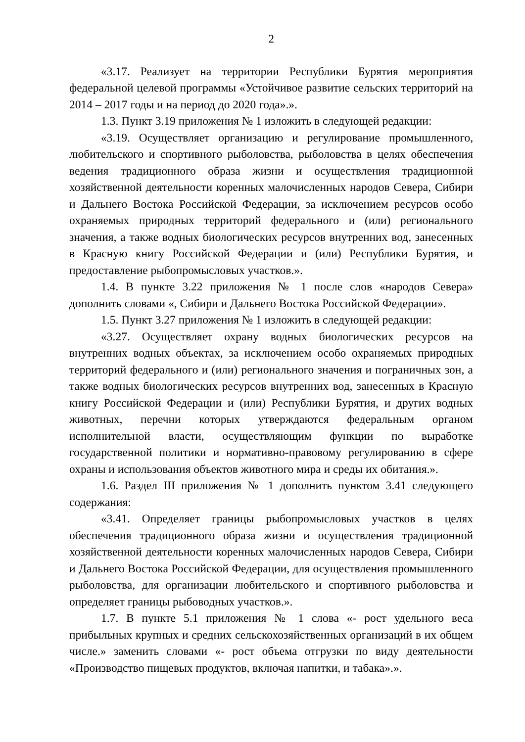2
«3.17. Реализует на территории Республики Бурятия мероприятия федеральной целевой программы «Устойчивое развитие сельских территорий на 2014 – 2017 годы и на период до 2020 года».».
1.3. Пункт 3.19 приложения № 1 изложить в следующей редакции:
«3.19. Осуществляет организацию и регулирование промышленного, любительского и спортивного рыболовства, рыболовства в целях обеспечения ведения традиционного образа жизни и осуществления традиционной хозяйственной деятельности коренных малочисленных народов Севера, Сибири и Дальнего Востока Российской Федерации, за исключением ресурсов особо охраняемых природных территорий федерального и (или) регионального значения, а также водных биологических ресурсов внутренних вод, занесенных в Красную книгу Российской Федерации и (или) Республики Бурятия, и предоставление рыбопромысловых участков.».
1.4. В пункте 3.22 приложения № 1 после слов «народов Севера» дополнить словами «, Сибири и Дальнего Востока Российской Федерации».
1.5. Пункт 3.27 приложения № 1 изложить в следующей редакции:
«3.27. Осуществляет охрану водных биологических ресурсов на внутренних водных объектах, за исключением особо охраняемых природных территорий федерального и (или) регионального значения и пограничных зон, а также водных биологических ресурсов внутренних вод, занесенных в Красную книгу Российской Федерации и (или) Республики Бурятия, и других водных животных, перечни которых утверждаются федеральным органом исполнительной власти, осуществляющим функции по выработке государственной политики и нормативно-правовому регулированию в сфере охраны и использования объектов животного мира и среды их обитания.».
1.6. Раздел III приложения № 1 дополнить пунктом 3.41 следующего содержания:
«3.41. Определяет границы рыбопромысловых участков в целях обеспечения традиционного образа жизни и осуществления традиционной хозяйственной деятельности коренных малочисленных народов Севера, Сибири и Дальнего Востока Российской Федерации, для осуществления промышленного рыболовства, для организации любительского и спортивного рыболовства и определяет границы рыбоводных участков.».
1.7. В пункте 5.1 приложения № 1 слова «- рост удельного веса прибыльных крупных и средних сельскохозяйственных организаций в их общем числе.» заменить словами «- рост объема отгрузки по виду деятельности «Производство пищевых продуктов, включая напитки, и табака».».